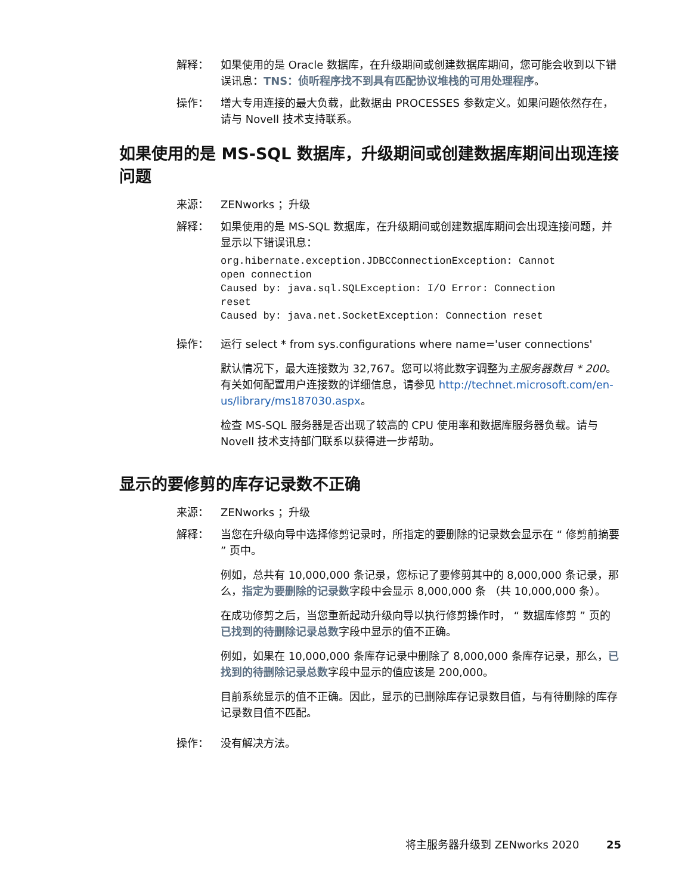解释： 如果使用的是 Oracle 数据库，在升级期间或创建数据库期间，您可能会收到以下错误讯息：TNS：侦听程序找不到具有匹配协议堆栈的可用处理程序。
操作： 增大专用连接的最大负载，此数据由 PROCESSES 参数定义。如果问题依然存在，请与 Novell 技术支持联系。
如果使用的是 MS-SQL 数据库，升级期间或创建数据库期间出现连接问题
来源： ZENworks ；升级
解释： 如果使用的是 MS-SQL 数据库，在升级期间或创建数据库期间会出现连接问题，并显示以下错误讯息：
org.hibernate.exception.JDBCConnectionException: Cannot
open connection
Caused by: java.sql.SQLException: I/O Error: Connection
reset
Caused by: java.net.SocketException: Connection reset
操作： 运行 select * from sys.configurations where name='user connections'
默认情况下，最大连接数为 32,767。您可以将此数字调整为主服务器数目 * 200。有关如何配置用户连接数的详细信息，请参见 http://technet.microsoft.com/en-us/library/ms187030.aspx。
检查 MS-SQL 服务器是否出现了较高的 CPU 使用率和数据库服务器负载。请与 Novell 技术支持部门联系以获得进一步帮助。
显示的要修剪的库存记录数不正确
来源： ZENworks ；升级
解释： 当您在升级向导中选择修剪记录时，所指定的要删除的记录数会显示在 “ 修剪前摘要 ” 页中。
例如，总共有 10,000,000 条记录，您标记了要修剪其中的 8,000,000 条记录，那么，指定为要删除的记录数字段中会显示 8,000,000 条 （共 10,000,000 条）。
在成功修剪之后，当您重新起动升级向导以执行修剪操作时， “ 数据库修剪 ” 页的已找到的待删除记录总数字段中显示的值不正确。
例如，如果在 10,000,000 条库存记录中删除了 8,000,000 条库存记录，那么，已找到的待删除记录总数字段中显示的值应该是 200,000。
目前系统显示的值不正确。因此，显示的已删除库存记录数目值，与有待删除的库存记录数目值不匹配。
操作： 没有解决方法。
将主服务器升级到 ZENworks 2020 25